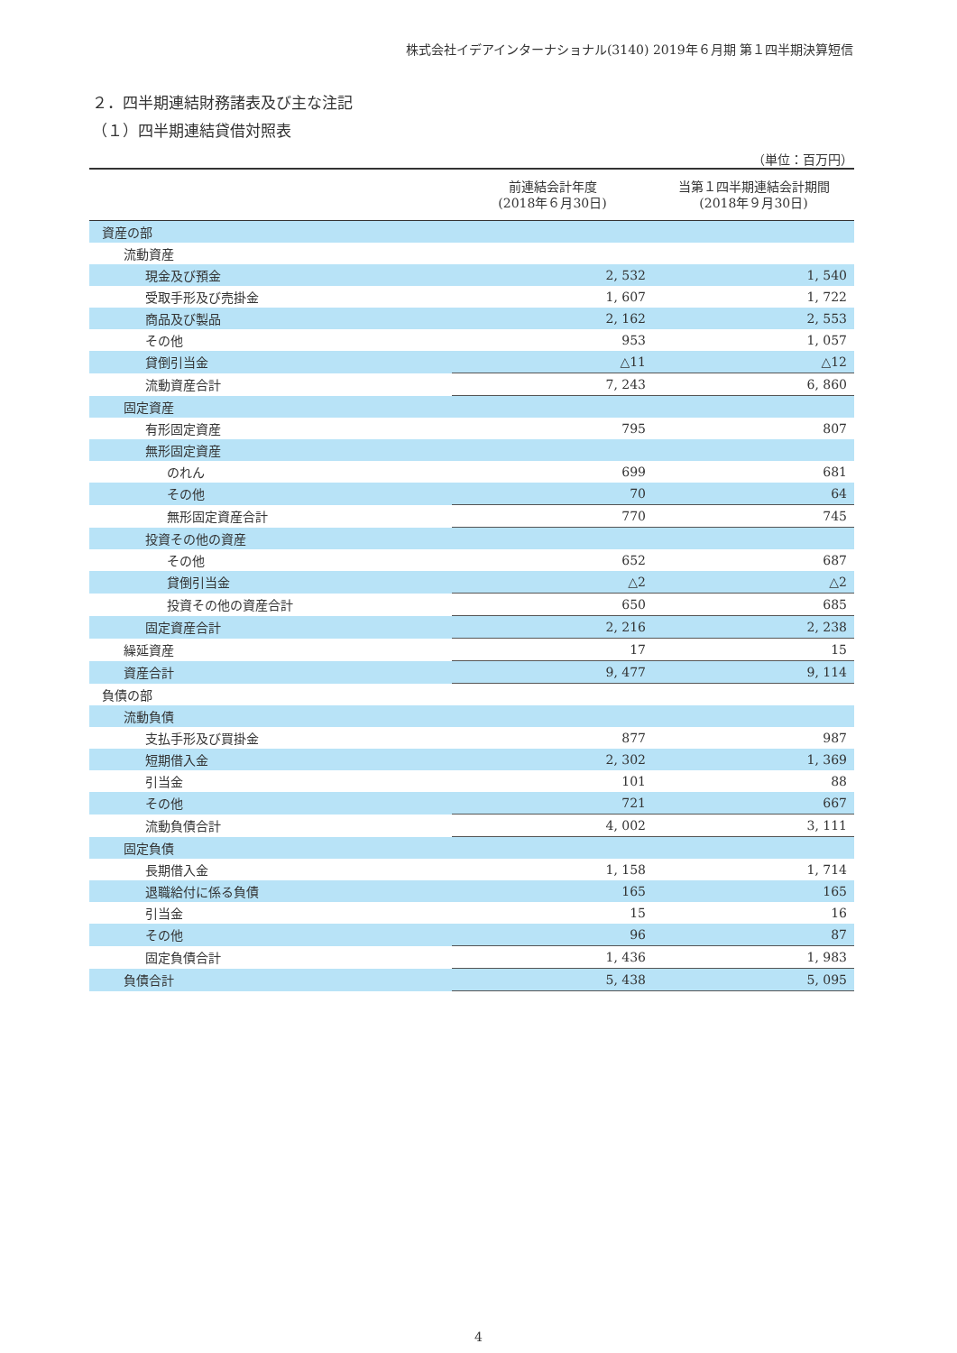株式会社イデアインターナショナル(3140) 2019年６月期 第１四半期決算短信
２．四半期連結財務諸表及び主な注記
（１）四半期連結貸借対照表
（単位：百万円）
| | 前連結会計年度 (2018年６月30日) | 当第１四半期連結会計期間 (2018年９月30日) |
| --- | --- | --- |
| 資産の部 | | |
| 流動資産 | | |
| 現金及び預金 | 2, 532 | 1, 540 |
| 受取手形及び売掛金 | 1, 607 | 1, 722 |
| 商品及び製品 | 2, 162 | 2, 553 |
| その他 | 953 | 1, 057 |
| 貸倒引当金 | △11 | △12 |
| 流動資産合計 | 7, 243 | 6, 860 |
| 固定資産 | | |
| 有形固定資産 | 795 | 807 |
| 無形固定資産 | | |
| のれん | 699 | 681 |
| その他 | 70 | 64 |
| 無形固定資産合計 | 770 | 745 |
| 投資その他の資産 | | |
| その他 | 652 | 687 |
| 貸倒引当金 | △2 | △2 |
| 投資その他の資産合計 | 650 | 685 |
| 固定資産合計 | 2, 216 | 2, 238 |
| 繰延資産 | 17 | 15 |
| 資産合計 | 9, 477 | 9, 114 |
| 負債の部 | | |
| 流動負債 | | |
| 支払手形及び買掛金 | 877 | 987 |
| 短期借入金 | 2, 302 | 1, 369 |
| 引当金 | 101 | 88 |
| その他 | 721 | 667 |
| 流動負債合計 | 4, 002 | 3, 111 |
| 固定負債 | | |
| 長期借入金 | 1, 158 | 1, 714 |
| 退職給付に係る負債 | 165 | 165 |
| 引当金 | 15 | 16 |
| その他 | 96 | 87 |
| 固定負債合計 | 1, 436 | 1, 983 |
| 負債合計 | 5, 438 | 5, 095 |
4